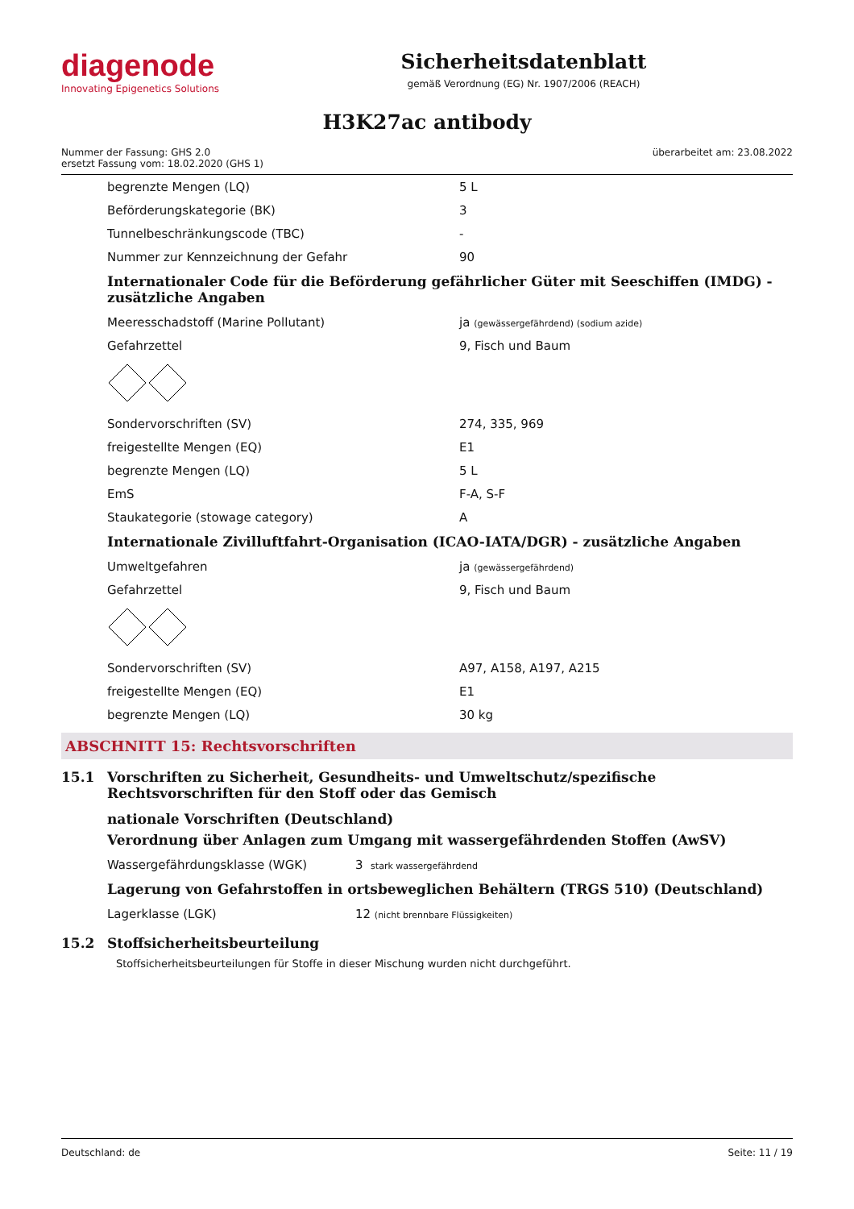diagenode
Innovating Epigenetics Solutions
Sicherheitsdatenblatt
gemäß Verordnung (EG) Nr. 1907/2006 (REACH)
H3K27ac antibody
Nummer der Fassung: GHS 2.0
ersetzt Fassung vom: 18.02.2020 (GHS 1)
überarbeitet am: 23.08.2022
| begrenzte Mengen (LQ) | 5 L |
| Beförderungskategorie (BK) | 3 |
| Tunnelbeschränkungscode (TBC) | - |
| Nummer zur Kennzeichnung der Gefahr | 90 |
Internationaler Code für die Beförderung gefährlicher Güter mit Seeschiffen (IMDG) - zusätzliche Angaben
| Meeresschadstoff (Marine Pollutant) | ja (gewässergefährdend) (sodium azide) |
| Gefahrzettel | 9, Fisch und Baum |
| Sondervorschriften (SV) | 274, 335, 969 |
| freigestellte Mengen (EQ) | E1 |
| begrenzte Mengen (LQ) | 5 L |
| EmS | F-A, S-F |
| Staukategorie (stowage category) | A |
Internationale Zivilluftfahrt-Organisation (ICAO-IATA/DGR) - zusätzliche Angaben
| Umweltgefahren | ja (gewässergefährdend) |
| Gefahrzettel | 9, Fisch und Baum |
| Sondervorschriften (SV) | A97, A158, A197, A215 |
| freigestellte Mengen (EQ) | E1 |
| begrenzte Mengen (LQ) | 30 kg |
ABSCHNITT 15: Rechtsvorschriften
15.1 Vorschriften zu Sicherheit, Gesundheits- und Umweltschutz/spezifische Rechtsvorschriften für den Stoff oder das Gemisch
nationale Vorschriften (Deutschland)
Verordnung über Anlagen zum Umgang mit wassergefährdenden Stoffen (AwSV)
| Wassergefährdungsklasse (WGK) | 3 stark wassergefährdend |
Lagerung von Gefahrstoffen in ortsbeweglichen Behältern (TRGS 510) (Deutschland)
| Lagerklasse (LGK) | 12 (nicht brennbare Flüssigkeiten) |
15.2 Stoffsicherheitsbeurteilung
Stoffsicherheitsbeurteilungen für Stoffe in dieser Mischung wurden nicht durchgeführt.
Deutschland: de Seite: 11 / 19